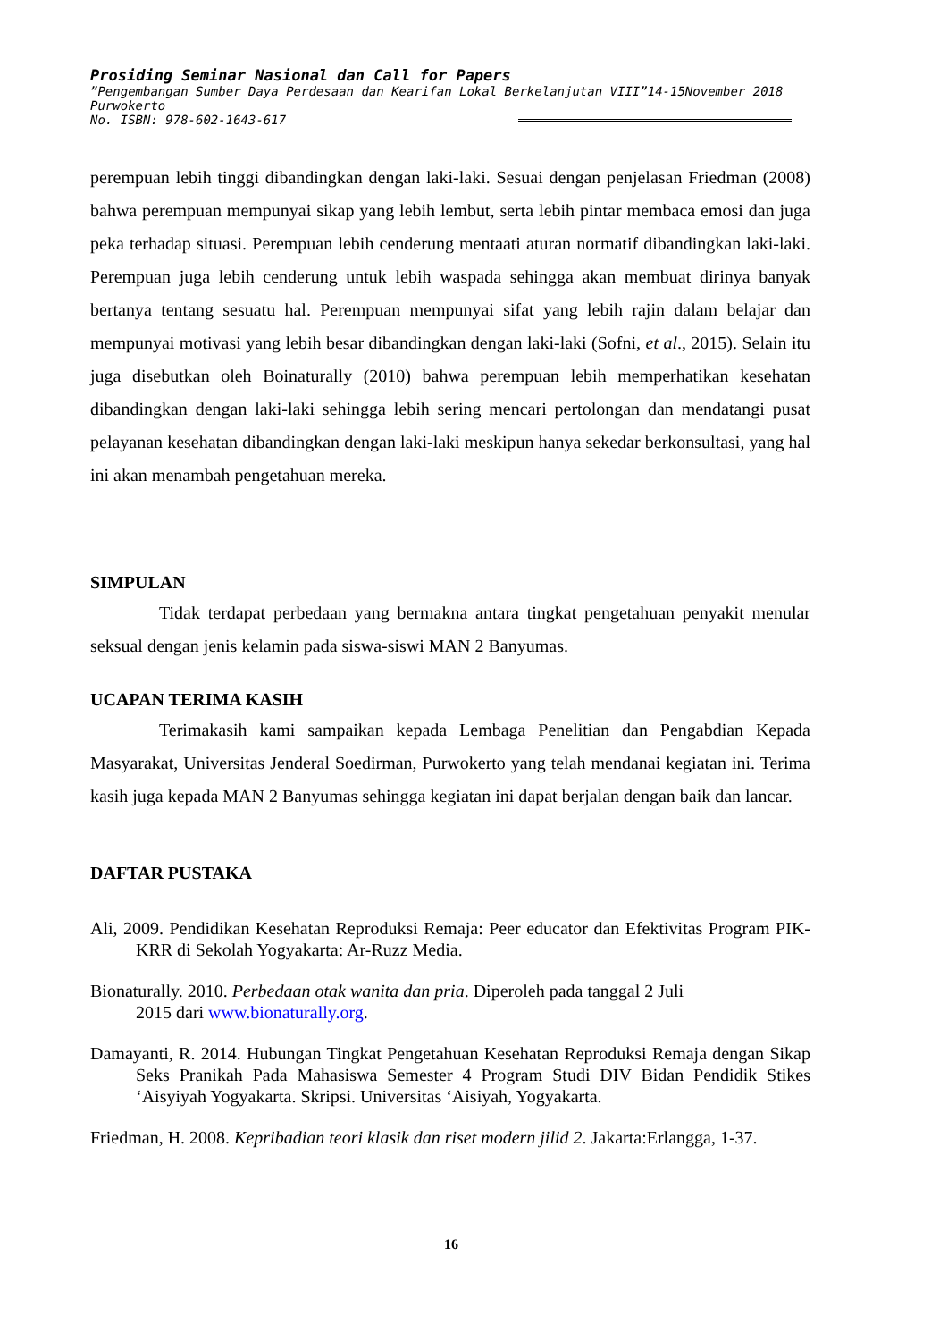Prosiding Seminar Nasional dan Call for Papers
”Pengembangan Sumber Daya Perdesaan dan Kearifan Lokal Berkelanjutan VIII”14-15November 2018
Purwokerto
No. ISBN: 978-602-1643-617
perempuan lebih tinggi dibandingkan dengan laki-laki. Sesuai dengan penjelasan Friedman (2008) bahwa perempuan mempunyai sikap yang lebih lembut, serta lebih pintar membaca emosi dan juga peka terhadap situasi. Perempuan lebih cenderung mentaati aturan normatif dibandingkan laki-laki. Perempuan juga lebih cenderung untuk lebih waspada sehingga akan membuat dirinya banyak bertanya tentang sesuatu hal. Perempuan mempunyai sifat yang lebih rajin dalam belajar dan mempunyai motivasi yang lebih besar dibandingkan dengan laki-laki (Sofni, et al., 2015). Selain itu juga disebutkan oleh Boinaturally (2010) bahwa perempuan lebih memperhatikan kesehatan dibandingkan dengan laki-laki sehingga lebih sering mencari pertolongan dan mendatangi pusat pelayanan kesehatan dibandingkan dengan laki-laki meskipun hanya sekedar berkonsultasi, yang hal ini akan menambah pengetahuan mereka.
SIMPULAN
Tidak terdapat perbedaan yang bermakna antara tingkat pengetahuan penyakit menular seksual dengan jenis kelamin pada siswa-siswi MAN 2 Banyumas.
UCAPAN TERIMA KASIH
Terimakasih kami sampaikan kepada Lembaga Penelitian dan Pengabdian Kepada Masyarakat, Universitas Jenderal Soedirman, Purwokerto yang telah mendanai kegiatan ini. Terima kasih juga kepada MAN 2 Banyumas sehingga kegiatan ini dapat berjalan dengan baik dan lancar.
DAFTAR PUSTAKA
Ali, 2009. Pendidikan Kesehatan Reproduksi Remaja: Peer educator dan Efektivitas Program PIK-KRR di Sekolah Yogyakarta: Ar-Ruzz Media.
Bionaturally. 2010. Perbedaan otak wanita dan pria. Diperoleh pada tanggal 2 Juli
2015 dari www.bionaturally.org.
Damayanti, R. 2014. Hubungan Tingkat Pengetahuan Kesehatan Reproduksi Remaja dengan Sikap Seks Pranikah Pada Mahasiswa Semester 4 Program Studi DIV Bidan Pendidik Stikes ‘Aisyiyah Yogyakarta. Skripsi. Universitas ‘Aisiyah, Yogyakarta.
Friedman, H. 2008. Kepribadian teori klasik dan riset modern jilid 2. Jakarta:Erlangga, 1-37.
16